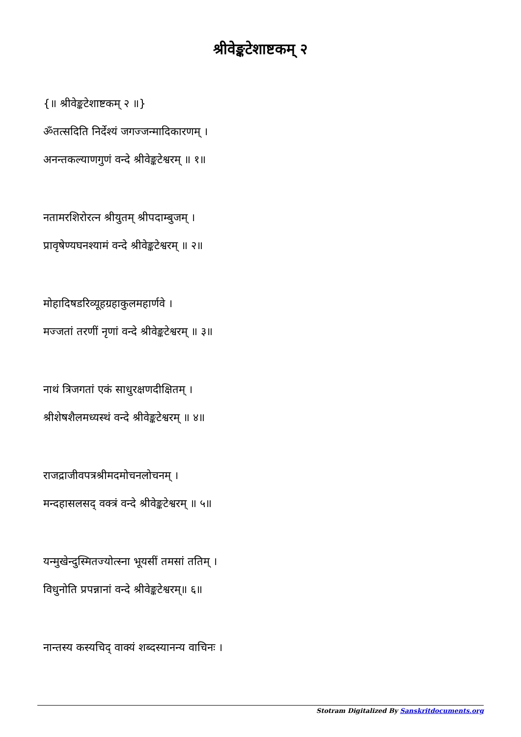श्रीवेङ्कटेशाष्टकम् २
{॥ श्रीवेङ्कटेशाष्टकम् २ ॥}
ॐतत्सदिति निर्देश्यं जगज्जन्मादिकारणम् ।
अनन्तकल्याणगुणं वन्दे श्रीवेङ्कटेश्वरम् ॥ १॥
नतामरशिरोरत्न श्रीयुतम् श्रीपदाम्बुजम् ।
प्रावृषेण्यघनश्यामं वन्दे श्रीवेङ्कटेश्वरम् ॥ २॥
मोहादिषडरिव्यूहग्रहाकुलमहार्णवे ।
मज्जतां तरणीं नृणां वन्दे श्रीवेङ्कटेश्वरम् ॥ ३॥
नाथं त्रिजगतां एकं साधुरक्षणदीक्षितम् ।
श्रीशेषशैलमध्यस्थं वन्दे श्रीवेङ्कटेश्वरम् ॥ ४॥
राजद्राजीवपत्रश्रीमदमोचनलोचनम् ।
मन्दहासलसद् वक्त्रं वन्दे श्रीवेङ्कटेश्वरम् ॥ ५॥
यन्मुखेन्दुस्मितज्योत्स्ना भूयसीं तमसां ततिम् ।
विधुनोति प्रपन्नानां वन्दे श्रीवेङ्कटेश्वरम्॥ ६॥
नान्तस्य कस्यचिद् वाक्यं शब्दस्यानन्य वाचिनः ।
Stotram Digitalized By Sanskritdocuments.org